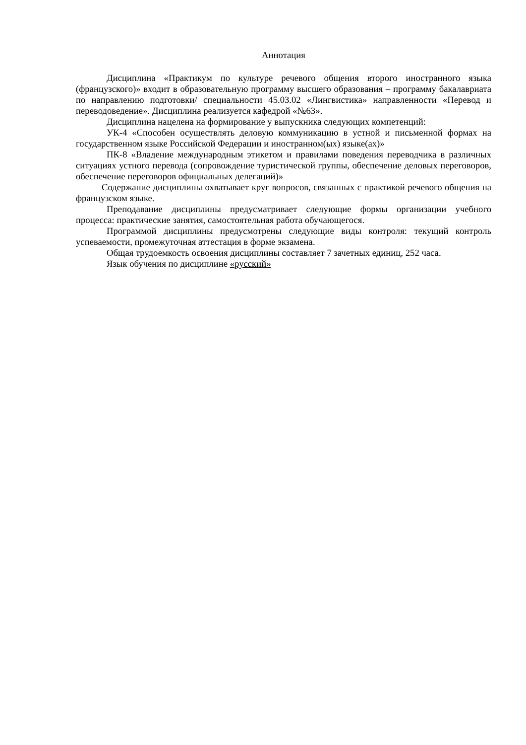Аннотация
Дисциплина «Практикум по культуре речевого общения второго иностранного языка (французского)» входит в образовательную программу высшего образования – программу бакалавриата по направлению подготовки/ специальности 45.03.02 «Лингвистика» направленности «Перевод и переводоведение». Дисциплина реализуется кафедрой «№63».
Дисциплина нацелена на формирование у выпускника следующих компетенций:
УК-4 «Способен осуществлять деловую коммуникацию в устной и письменной формах на государственном языке Российской Федерации и иностранном(ых) языке(ах)»
ПК-8 «Владение международным этикетом и правилами поведения переводчика в различных ситуациях устного перевода (сопровождение туристической группы, обеспечение деловых переговоров, обеспечение переговоров официальных делегаций)»
Содержание дисциплины охватывает круг вопросов, связанных с практикой речевого общения на французском языке.
Преподавание дисциплины предусматривает следующие формы организации учебного процесса: практические занятия, самостоятельная работа обучающегося.
Программой дисциплины предусмотрены следующие виды контроля: текущий контроль успеваемости, промежуточная аттестация в форме экзамена.
Общая трудоемкость освоения дисциплины составляет 7 зачетных единиц, 252 часа.
Язык обучения по дисциплине «русский»